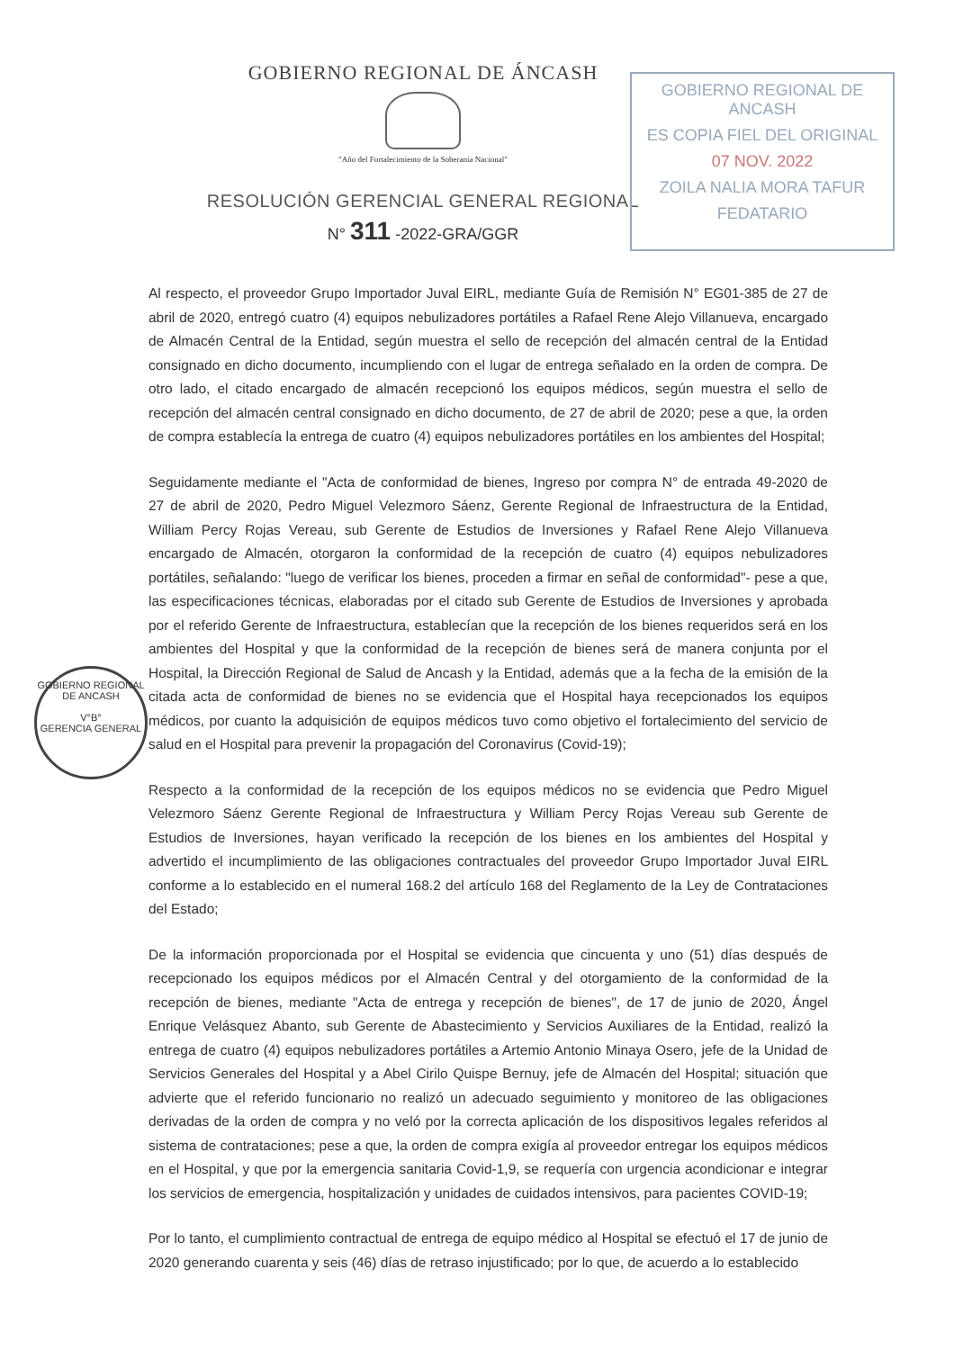GOBIERNO REGIONAL DE ANCASH
ES COPIA FIEL DEL ORIGINAL
07 NOV. 2022
ZOILA NALIA MORA TAFUR
FEDATARIO
GOBIERNO REGIONAL DE ANCASH
V°B°
GERENCIA GENERAL
GOBIERNO REGIONAL DE ÁNCASH
"Año del Fortalecimiento de la Soberanía Nacional"
RESOLUCIÓN GERENCIAL GENERAL REGIONAL
N° 311 -2022-GRA/GGR
Al respecto, el proveedor Grupo Importador Juval EIRL, mediante Guía de Remisión N° EG01-385 de 27 de abril de 2020, entregó cuatro (4) equipos nebulizadores portátiles a Rafael Rene Alejo Villanueva, encargado de Almacén Central de la Entidad, según muestra el sello de recepción del almacén central de la Entidad consignado en dicho documento, incumpliendo con el lugar de entrega señalado en la orden de compra. De otro lado, el citado encargado de almacén recepcionó los equipos médicos, según muestra el sello de recepción del almacén central consignado en dicho documento, de 27 de abril de 2020; pese a que, la orden de compra establecía la entrega de cuatro (4) equipos nebulizadores portátiles en los ambientes del Hospital;
Seguidamente mediante el "Acta de conformidad de bienes, Ingreso por compra N° de entrada 49-2020 de 27 de abril de 2020, Pedro Miguel Velezmoro Sáenz, Gerente Regional de Infraestructura de la Entidad, William Percy Rojas Vereau, sub Gerente de Estudios de Inversiones y Rafael Rene Alejo Villanueva encargado de Almacén, otorgaron la conformidad de la recepción de cuatro (4) equipos nebulizadores portátiles, señalando: "luego de verificar los bienes, proceden a firmar en señal de conformidad"- pese a que, las especificaciones técnicas, elaboradas por el citado sub Gerente de Estudios de Inversiones y aprobada por el referido Gerente de Infraestructura, establecían que la recepción de los bienes requeridos será en los ambientes del Hospital y que la conformidad de la recepción de bienes será de manera conjunta por el Hospital, la Dirección Regional de Salud de Ancash y la Entidad, además que a la fecha de la emisión de la citada acta de conformidad de bienes no se evidencia que el Hospital haya recepcionados los equipos médicos, por cuanto la adquisición de equipos médicos tuvo como objetivo el fortalecimiento del servicio de salud en el Hospital para prevenir la propagación del Coronavirus (Covid-19);
Respecto a la conformidad de la recepción de los equipos médicos no se evidencia que Pedro Miguel Velezmoro Sáenz Gerente Regional de Infraestructura y William Percy Rojas Vereau sub Gerente de Estudios de Inversiones, hayan verificado la recepción de los bienes en los ambientes del Hospital y advertido el incumplimiento de las obligaciones contractuales del proveedor Grupo Importador Juval EIRL conforme a lo establecido en el numeral 168.2 del artículo 168 del Reglamento de la Ley de Contrataciones del Estado;
De la información proporcionada por el Hospital se evidencia que cincuenta y uno (51) días después de recepcionado los equipos médicos por el Almacén Central y del otorgamiento de la conformidad de la recepción de bienes, mediante "Acta de entrega y recepción de bienes", de 17 de junio de 2020, Ángel Enrique Velásquez Abanto, sub Gerente de Abastecimiento y Servicios Auxiliares de la Entidad, realizó la entrega de cuatro (4) equipos nebulizadores portátiles a Artemio Antonio Minaya Osero, jefe de la Unidad de Servicios Generales del Hospital y a Abel Cirilo Quispe Bernuy, jefe de Almacén del Hospital; situación que advierte que el referido funcionario no realizó un adecuado seguimiento y monitoreo de las obligaciones derivadas de la orden de compra y no veló por la correcta aplicación de los dispositivos legales referidos al sistema de contrataciones; pese a que, la orden de compra exigía al proveedor entregar los equipos médicos en el Hospital, y que por la emergencia sanitaria Covid-1,9, se requería con urgencia acondicionar e integrar los servicios de emergencia, hospitalización y unidades de cuidados intensivos, para pacientes COVID-19;
Por lo tanto, el cumplimiento contractual de entrega de equipo médico al Hospital se efectuó el 17 de junio de 2020 generando cuarenta y seis (46) días de retraso injustificado; por lo que, de acuerdo a lo establecido